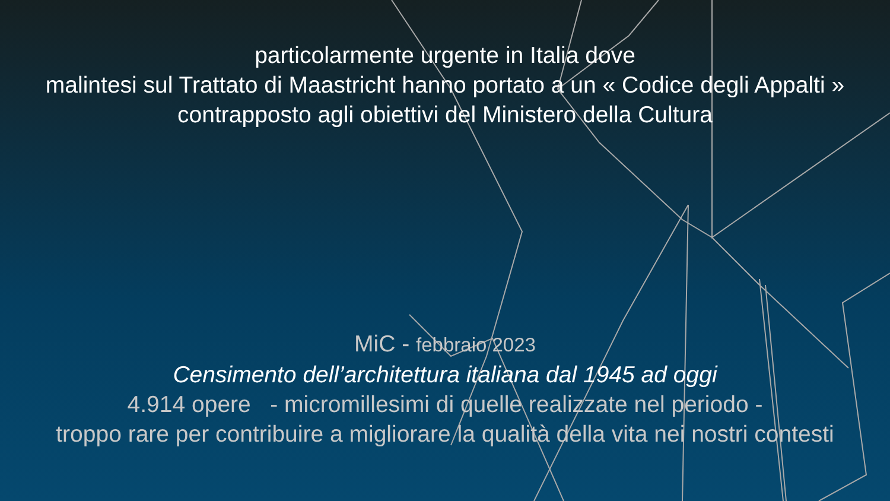particolarmente urgente in Italia dove
malintesi sul Trattato di Maastricht hanno portato a un « Codice degli Appalti »
contrapposto agli obiettivi del Ministero della Cultura
MiC - febbraio 2023
Censimento dell’architettura italiana dal 1945 ad oggi
4.914 opere - micromillesimi di quelle realizzate nel periodo -
troppo rare per contribuire a migliorare la qualità della vita nei nostri contesti